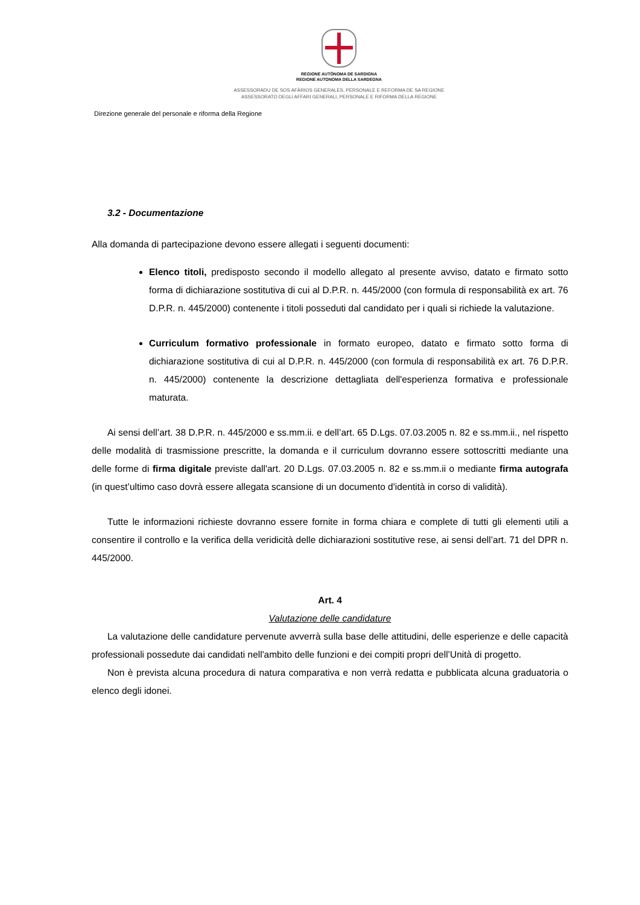REGIONE AUTÒNOMA DE SARDIGNA
REGIONE AUTONOMA DELLA SARDEGNA
ASSESSORADU DE SOS AFÀRIOS GENERALES, PERSONALE E REFORMA DE SA REGIONE
ASSESSORATO DEGLI AFFARI GENERALI, PERSONALE E RIFORMA DELLA REGIONE
Direzione generale del personale e riforma della Regione
3.2 - Documentazione
Alla domanda di partecipazione devono essere allegati i seguenti documenti:
Elenco titoli, predisposto secondo il modello allegato al presente avviso, datato e firmato sotto forma di dichiarazione sostitutiva di cui al D.P.R. n. 445/2000 (con formula di responsabilità ex art. 76 D.P.R. n. 445/2000) contenente i titoli posseduti dal candidato per i quali si richiede la valutazione.
Curriculum formativo professionale in formato europeo, datato e firmato sotto forma di dichiarazione sostitutiva di cui al D.P.R. n. 445/2000 (con formula di responsabilità ex art. 76 D.P.R. n. 445/2000) contenente la descrizione dettagliata dell'esperienza formativa e professionale maturata.
Ai sensi dell’art. 38 D.P.R. n. 445/2000 e ss.mm.ii. e dell’art. 65 D.Lgs. 07.03.2005 n. 82 e ss.mm.ii., nel rispetto delle modalità di trasmissione prescritte, la domanda e il curriculum dovranno essere sottoscritti mediante una delle forme di firma digitale previste dall'art. 20 D.Lgs. 07.03.2005 n. 82 e ss.mm.ii o mediante firma autografa (in quest’ultimo caso dovrà essere allegata scansione di un documento d'identità in corso di validità).
Tutte le informazioni richieste dovranno essere fornite in forma chiara e complete di tutti gli elementi utili a consentire il controllo e la verifica della veridicità delle dichiarazioni sostitutive rese, ai sensi dell’art. 71 del DPR n. 445/2000.
Art. 4
Valutazione delle candidature
La valutazione delle candidature pervenute avverrà sulla base delle attitudini, delle esperienze e delle capacità professionali possedute dai candidati nell'ambito delle funzioni e dei compiti propri dell’Unità di progetto.
Non è prevista alcuna procedura di natura comparativa e non verrà redatta e pubblicata alcuna graduatoria o elenco degli idonei.